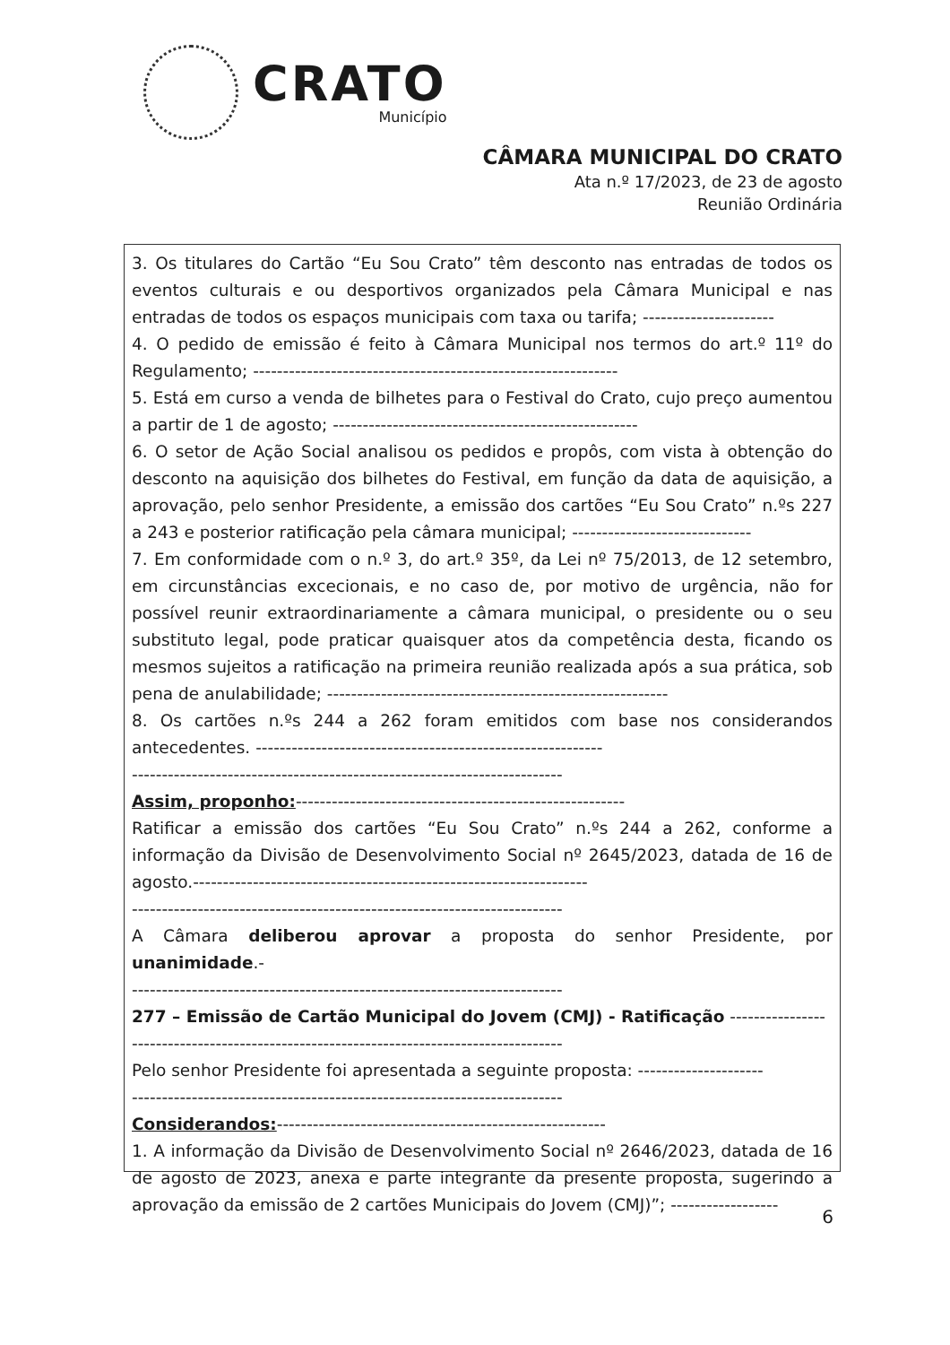CRATO
Município
CÂMARA MUNICIPAL DO CRATO
Ata n.º 17/2023, de 23 de agosto
Reunião Ordinária
3. Os titulares do Cartão “Eu Sou Crato” têm desconto nas entradas de todos os eventos culturais e ou desportivos organizados pela Câmara Municipal e nas entradas de todos os espaços municipais com taxa ou tarifa; ----------------------
4. O pedido de emissão é feito à Câmara Municipal nos termos do art.º 11º do Regulamento; -------------------------------------------------------------
5. Está em curso a venda de bilhetes para o Festival do Crato, cujo preço aumentou a partir de 1 de agosto; ---------------------------------------------------
6. O setor de Ação Social analisou os pedidos e propôs, com vista à obtenção do desconto na aquisição dos bilhetes do Festival, em função da data de aquisição, a aprovação, pelo senhor Presidente, a emissão dos cartões “Eu Sou Crato” n.ºs 227 a 243 e posterior ratificação pela câmara municipal; ------------------------------
7. Em conformidade com o n.º 3, do art.º 35º, da Lei nº 75/2013, de 12 setembro, em circunstâncias excecionais, e no caso de, por motivo de urgência, não for possível reunir extraordinariamente a câmara municipal, o presidente ou o seu substituto legal, pode praticar quaisquer atos da competência desta, ficando os mesmos sujeitos a ratificação na primeira reunião realizada após a sua prática, sob pena de anulabilidade; ---------------------------------------------------------
8. Os cartões n.ºs 244 a 262 foram emitidos com base nos considerandos antecedentes. ----------------------------------------------------------
------------------------------------------------------------------------
Assim, proponho:-------------------------------------------------------
Ratificar a emissão dos cartões “Eu Sou Crato” n.ºs 244 a 262, conforme a informação da Divisão de Desenvolvimento Social nº 2645/2023, datada de 16 de agosto.------------------------------------------------------------------
------------------------------------------------------------------------
A Câmara deliberou aprovar a proposta do senhor Presidente, por unanimidade.-
------------------------------------------------------------------------
277 – Emissão de Cartão Municipal do Jovem (CMJ) - Ratificação ----------------
------------------------------------------------------------------------
Pelo senhor Presidente foi apresentada a seguinte proposta: ---------------------
------------------------------------------------------------------------
Considerandos:-------------------------------------------------------
1. A informação da Divisão de Desenvolvimento Social nº 2646/2023, datada de 16 de agosto de 2023, anexa e parte integrante da presente proposta, sugerindo a aprovação da emissão de 2 cartões Municipais do Jovem (CMJ)”; ------------------
6